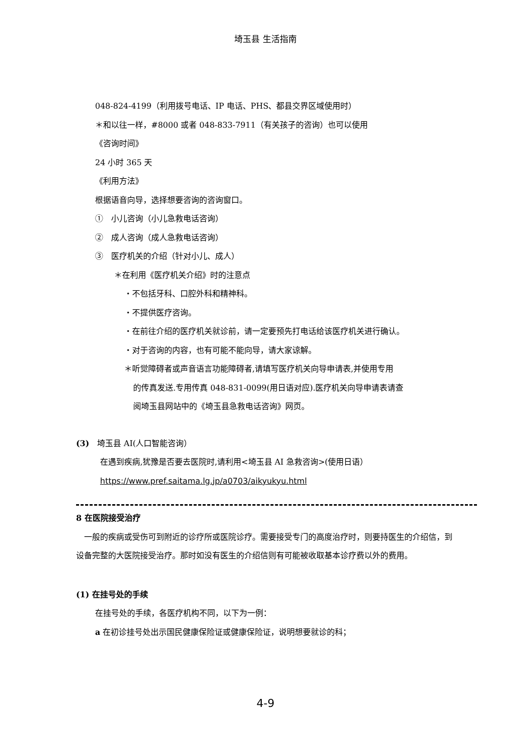埼玉县 生活指南
048-824-4199（利用拨号电话、IP 电话、PHS、都县交界区域使用时）
＊和以往一样，#8000 或者 048-833-7911（有关孩子的咨询）也可以使用
《咨询时间》
24 小时 365 天
《利用方法》
根据语音向导，选择想要咨询的咨询窗口。
①　小儿咨询（小儿急救电话咨询）
②　成人咨询（成人急救电话咨询）
③　医疗机关的介绍（针对小儿、成人）
＊在利用《医疗机关介绍》时的注意点
・不包括牙科、口腔外科和精神科。
・不提供医疗咨询。
・在前往介绍的医疗机关就诊前，请一定要预先打电话给该医疗机关进行确认。
・对于咨询的内容，也有可能不能向导，请大家谅解。
＊听觉障碍者或声音语言功能障碍者,请填写医疗机关向导申请表,并使用专用
的传真发送.专用传真 048-831-0099(用日语对应).医疗机关向导申请表请查
阅埼玉县网站中的《埼玉县急救电话咨询》网页。
(3)　埼玉县 AI(人口智能咨询）
在遇到疾病,犹豫是否要去医院时,请利用<埼玉县 AI 急救咨询>(使用日语）
https://www.pref.saitama.lg.jp/a0703/aikyukyu.html
8 在医院接受治疗
　一般的疾病或受伤可到附近的诊疗所或医院诊疗。需要接受专门的高度治疗时，则要持医生的介绍信，到设备完整的大医院接受治疗。那时如没有医生的介绍信则有可能被收取基本诊疗费以外的费用。
(1) 在挂号处的手续
在挂号处的手续，各医疗机构不同，以下为一例：
a 在初诊挂号处出示国民健康保险证或健康保险证，说明想要就诊的科；
4-9